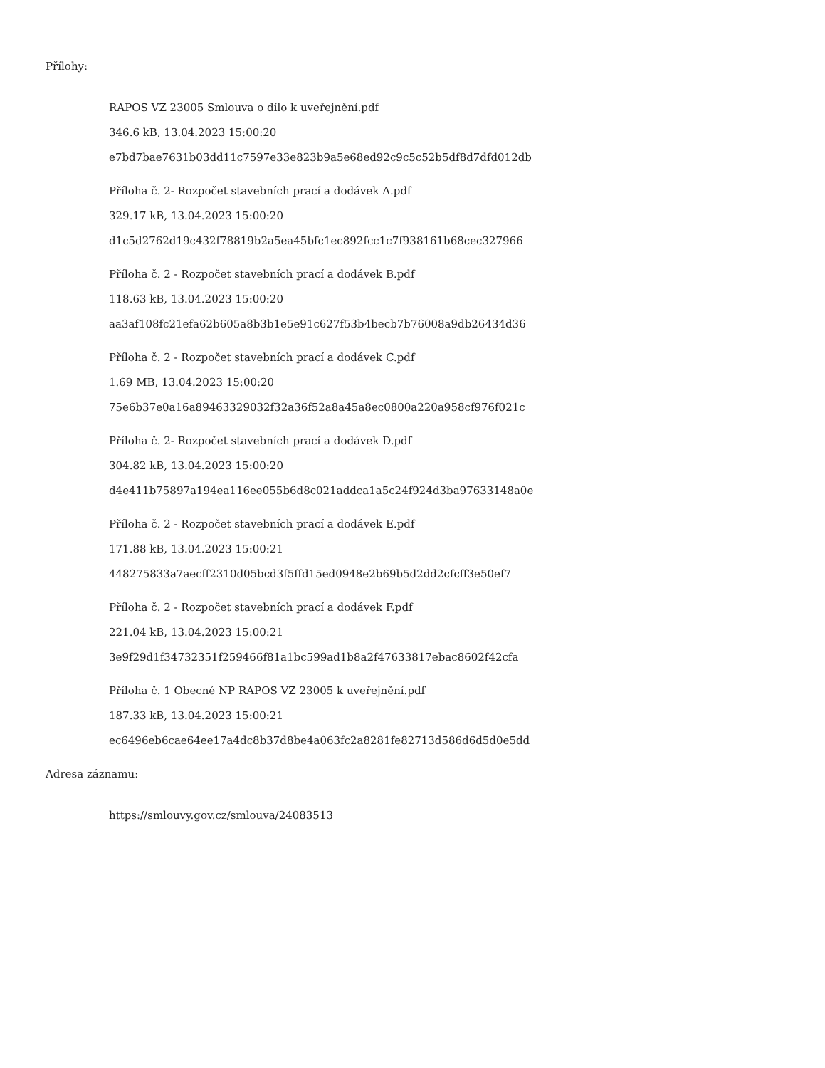Přílohy:
RAPOS VZ 23005 Smlouva o dílo k uveřejnění.pdf
346.6 kB, 13.04.2023 15:00:20
e7bd7bae7631b03dd11c7597e33e823b9a5e68ed92c9c5c52b5df8d7dfd012db
Příloha č. 2- Rozpočet stavebních prací a dodávek A.pdf
329.17 kB, 13.04.2023 15:00:20
d1c5d2762d19c432f78819b2a5ea45bfc1ec892fcc1c7f938161b68cec327966
Příloha č. 2 - Rozpočet stavebních prací a dodávek B.pdf
118.63 kB, 13.04.2023 15:00:20
aa3af108fc21efa62b605a8b3b1e5e91c627f53b4becb7b76008a9db26434d36
Příloha č. 2 - Rozpočet stavebních prací a dodávek C.pdf
1.69 MB, 13.04.2023 15:00:20
75e6b37e0a16a89463329032f32a36f52a8a45a8ec0800a220a958cf976f021c
Příloha č. 2- Rozpočet stavebních prací a dodávek D.pdf
304.82 kB, 13.04.2023 15:00:20
d4e411b75897a194ea116ee055b6d8c021addca1a5c24f924d3ba97633148a0e
Příloha č. 2 - Rozpočet stavebních prací a dodávek E.pdf
171.88 kB, 13.04.2023 15:00:21
448275833a7aecff2310d05bcd3f5ffd15ed0948e2b69b5d2dd2cfcff3e50ef7
Příloha č. 2 - Rozpočet stavebních prací a dodávek F.pdf
221.04 kB, 13.04.2023 15:00:21
3e9f29d1f34732351f259466f81a1bc599ad1b8a2f47633817ebac8602f42cfa
Příloha č. 1 Obecné NP RAPOS VZ 23005 k uveřejnění.pdf
187.33 kB, 13.04.2023 15:00:21
ec6496eb6cae64ee17a4dc8b37d8be4a063fc2a8281fe82713d586d6d5d0e5dd
Adresa záznamu:
https://smlouvy.gov.cz/smlouva/24083513